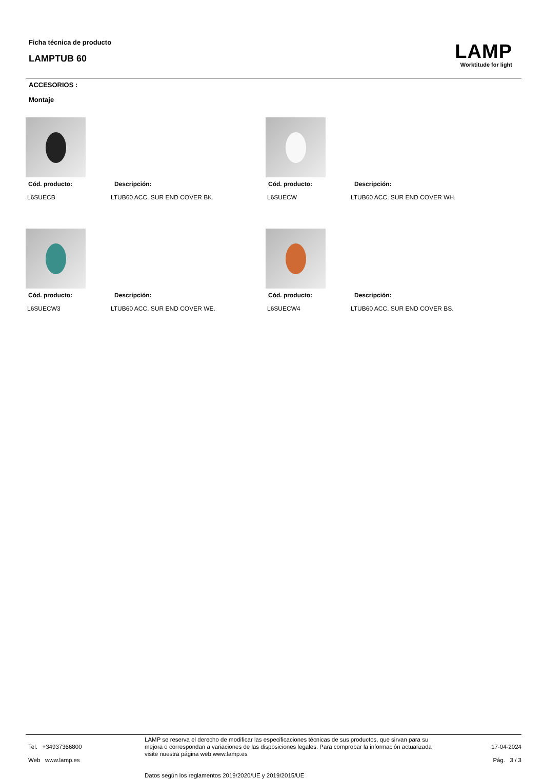Ficha técnica de producto
LAMPTUB 60
LAMP
Worktitude for light
ACCESORIOS :
Montaje
Cód. producto: Descripción:
L6SUECB LTUB60 ACC. SUR END COVER BK.
Cód. producto: Descripción:
L6SUECW LTUB60 ACC. SUR END COVER WH.
Cód. producto: Descripción:
L6SUECW3 LTUB60 ACC. SUR END COVER WE.
Cód. producto: Descripción:
L6SUECW4 LTUB60 ACC. SUR END COVER BS.
Tel. +34937366800
Web www.lamp.es
LAMP se reserva el derecho de modificar las especificaciones técnicas de sus productos, que sirvan para su mejora o correspondan a variaciones de las disposiciones legales. Para comprobar la información actualizada visite nuestra página web www.lamp.es
Datos según los reglamentos 2019/2020/UE y 2019/2015/UE
17-04-2024
Pág. 3 / 3